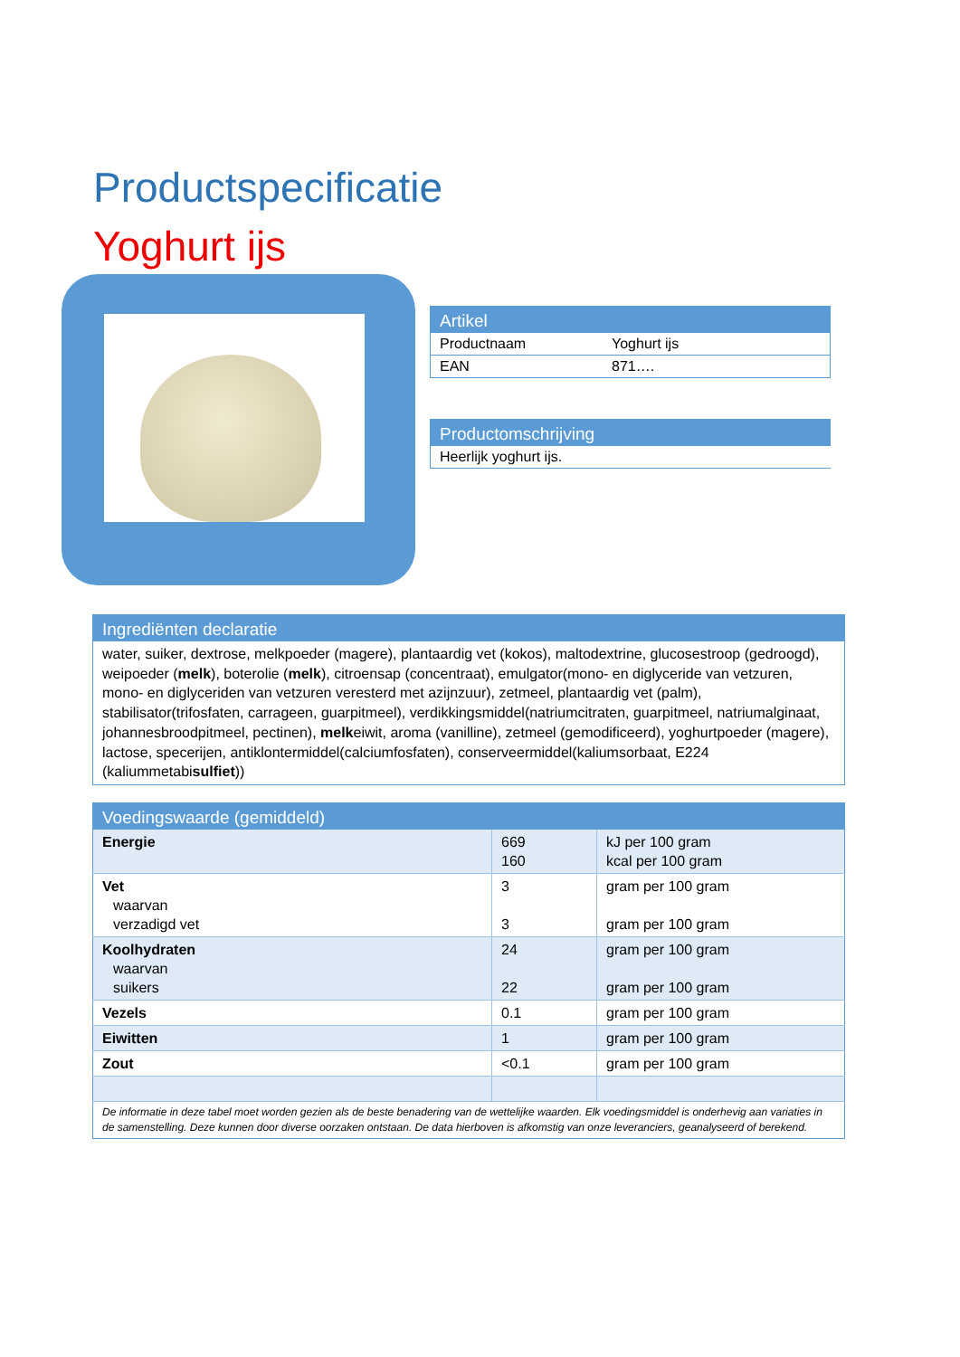Productspecificatie
Yoghurt ijs
| Artikel | |
| --- | --- |
| Productnaam | Yoghurt ijs |
| EAN | 871…. |
| Productomschrijving |
| --- |
| Heerlijk yoghurt ijs. |
| Ingrediënten declaratie |
| --- |
| water, suiker, dextrose, melkpoeder (magere), plantaardig vet (kokos), maltodextrine, glucosestroop (gedroogd), weipoeder ( melk ), boterolie ( melk ), citroensap (concentraat), emulgator(mono- en diglyceride van vetzuren, mono- en diglyceriden van vetzuren veresterd met azijnzuur), zetmeel, plantaardig vet (palm), stabilisator(trifosfaten, carrageen, guarpitmeel), verdikkingsmiddel(natriumcitraten, guarpitmeel, natriumalginaat, johannesbroodpitmeel, pectinen), melk eiwit, aroma (vanilline), zetmeel (gemodificeerd), yoghurtpoeder (magere), lactose, specerijen, antiklontermiddel(calciumfosfaten), conserveermiddel(kaliumsorbaat, E224 (kaliummetabi sulfiet )) |
| Voedingswaarde (gemiddeld) | | |
| --- | --- | --- |
| Energie | 669 160 | kJ per 100 gram kcal per 100 gram |
| Vet waarvan verzadigd vet | 3 3 | gram per 100 gram gram per 100 gram |
| Koolhydraten waarvan suikers | 24 22 | gram per 100 gram gram per 100 gram |
| Vezels | 0.1 | gram per 100 gram |
| Eiwitten | 1 | gram per 100 gram |
| Zout | <0.1 | gram per 100 gram |
| De informatie in deze tabel moet worden gezien als de beste benadering van de wettelijke waarden. Elk voedingsmiddel is onderhevig aan variaties in de samenstelling. Deze kunnen door diverse oorzaken ontstaan. De data hierboven is afkomstig van onze leveranciers, geanalyseerd of berekend. | | |